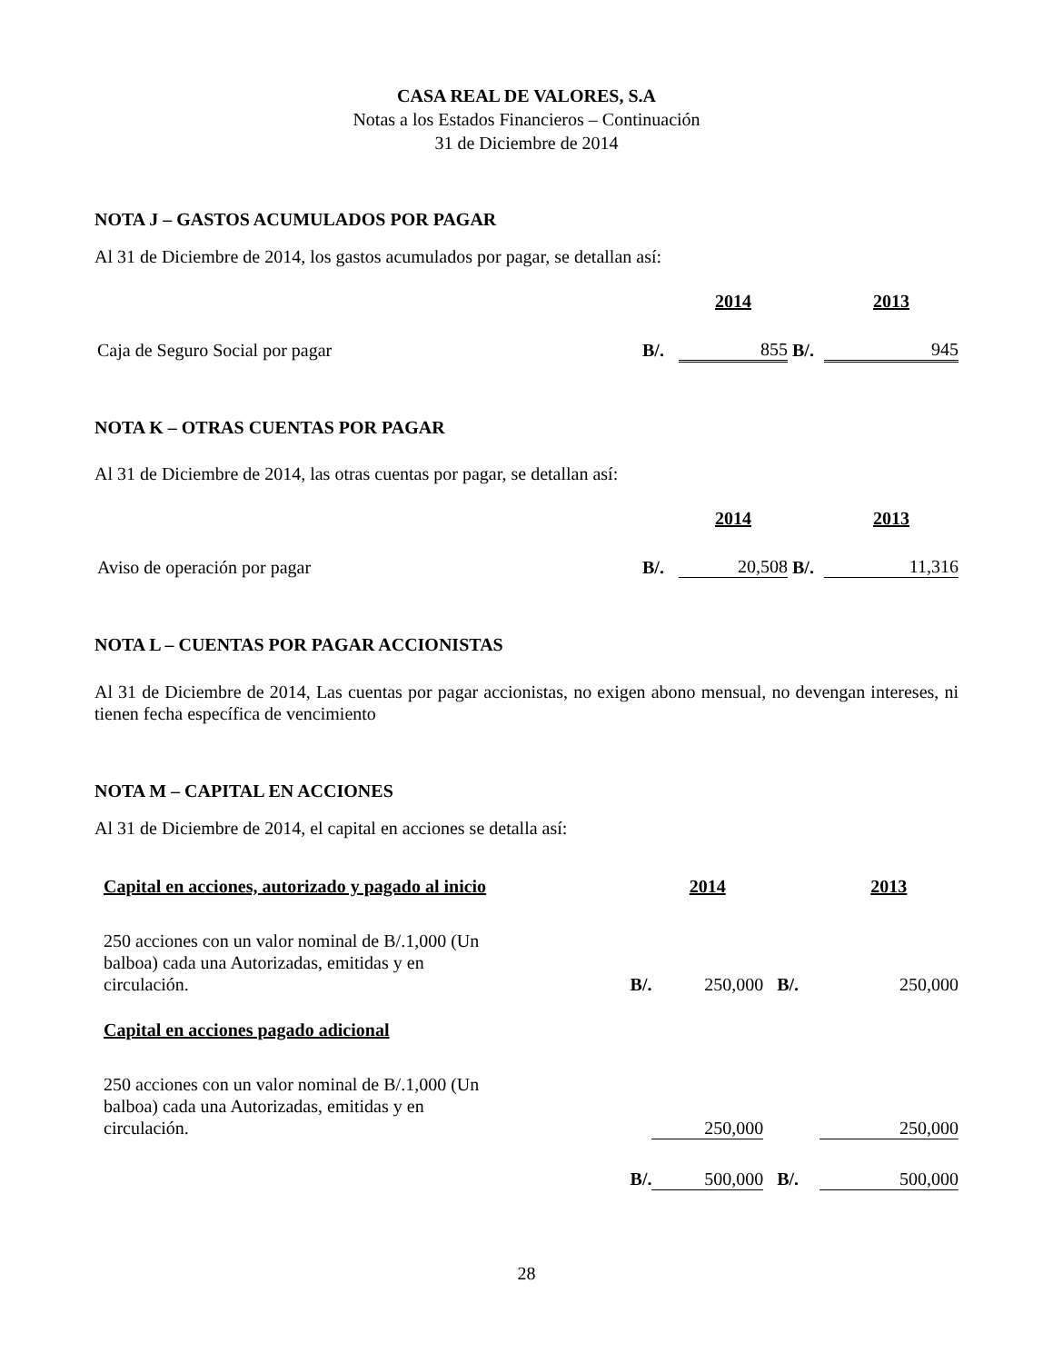CASA REAL DE VALORES, S.A
Notas a los Estados Financieros – Continuación
31 de Diciembre de 2014
NOTA J – GASTOS ACUMULADOS POR PAGAR
Al 31 de Diciembre de 2014, los gastos acumulados por pagar, se detallan así:
| | | 2014 | | 2013 |
| Caja de Seguro Social por pagar | B/. | 855 | B/. | 945 |
NOTA K – OTRAS CUENTAS POR PAGAR
Al 31 de Diciembre de 2014, las otras cuentas por pagar, se detallan así:
| | | 2014 | | 2013 |
| Aviso de operación por pagar | B/. | 20,508 | B/. | 11,316 |
NOTA L – CUENTAS POR PAGAR ACCIONISTAS
Al 31 de Diciembre de 2014, Las cuentas por pagar accionistas, no exigen abono mensual, no devengan intereses, ni tienen fecha específica de vencimiento
NOTA M – CAPITAL EN ACCIONES
Al 31 de Diciembre de 2014, el capital en acciones se detalla así:
| Capital en acciones, autorizado y pagado al inicio | | 2014 | | 2013 |
| 250 acciones con un valor nominal de B/.1,000 (Un balboa) cada una Autorizadas, emitidas y en circulación. | B/. | 250,000 | B/. | 250,000 |
| Capital en acciones pagado adicional | | | | |
| 250 acciones con un valor nominal de B/.1,000 (Un balboa) cada una Autorizadas, emitidas y en circulación. | | 250,000 | | 250,000 |
| | B/. | 500,000 | B/. | 500,000 |
28